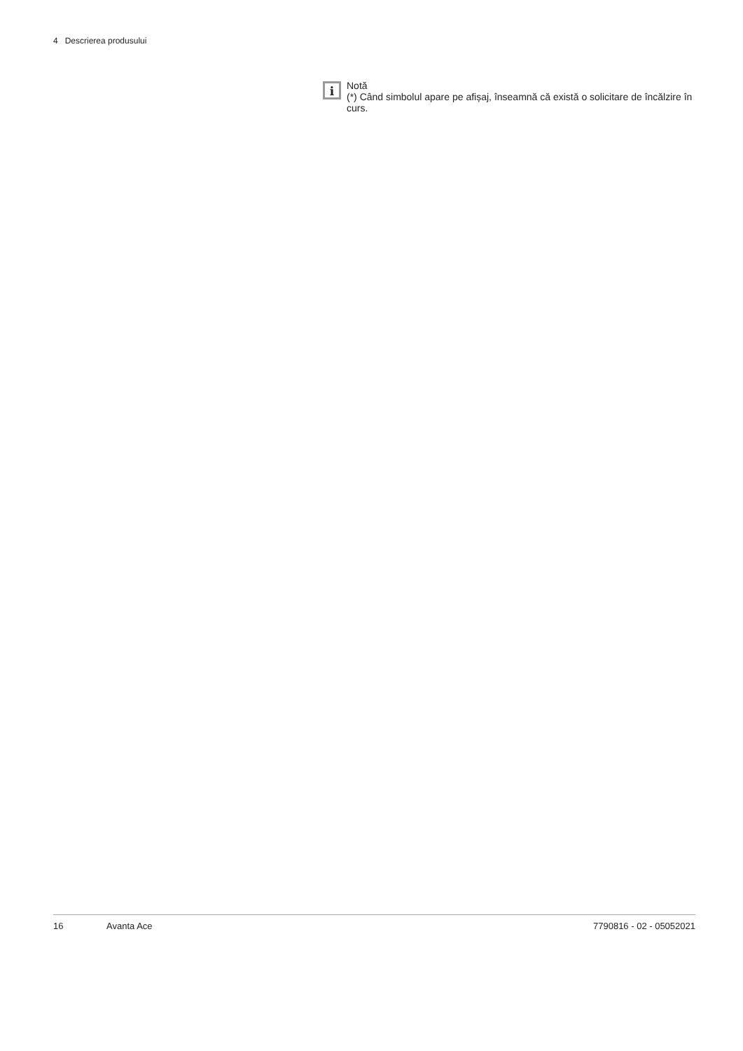4 Descrierea produsului
i
Notă
(*) Când simbolul apare pe afișaj, înseamnă că există o solicitare de încălzire în curs.
16 Avanta Ace 7790816 - 02 - 05052021